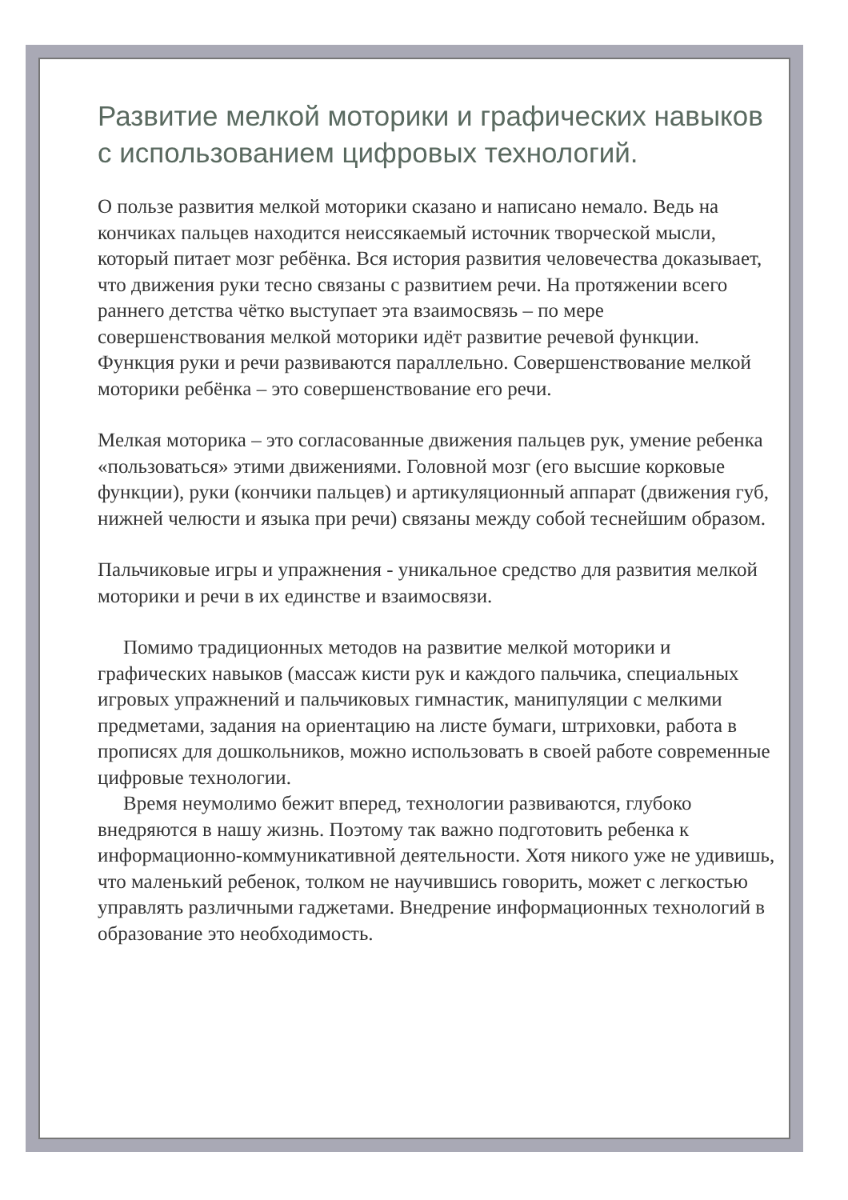Развитие мелкой моторики и графических навыков с использованием цифровых технологий.
О пользе развития мелкой моторики сказано и написано немало. Ведь на кончиках пальцев находится неиссякаемый источник творческой мысли, который питает мозг ребёнка. Вся история развития человечества доказывает, что движения руки тесно связаны с развитием речи. На протяжении всего раннего детства чётко выступает эта взаимосвязь – по мере совершенствования мелкой моторики идёт развитие речевой функции. Функция руки и речи развиваются параллельно. Совершенствование мелкой моторики ребёнка – это совершенствование его речи.
Мелкая моторика – это согласованные движения пальцев рук, умение ребенка «пользоваться» этими движениями. Головной мозг (его высшие корковые функции), руки (кончики пальцев) и артикуляционный аппарат (движения губ, нижней челюсти и языка при речи) связаны между собой теснейшим образом.
Пальчиковые игры и упражнения - уникальное средство для развития мелкой моторики и речи в их единстве и взаимосвязи.
Помимо традиционных методов на развитие мелкой моторики и графических навыков (массаж кисти рук и каждого пальчика, специальных игровых упражнений и пальчиковых гимнастик, манипуляции с мелкими предметами, задания на ориентацию на листе бумаги, штриховки, работа в прописях для дошкольников, можно использовать в своей работе современные цифровые технологии.
Время неумолимо бежит вперед, технологии развиваются, глубоко внедряются в нашу жизнь. Поэтому так важно подготовить ребенка к информационно-коммуникативной деятельности. Хотя никого уже не удивишь, что маленький ребенок, толком не научившись говорить, может с легкостью управлять различными гаджетами. Внедрение информационных технологий в образование это необходимость.